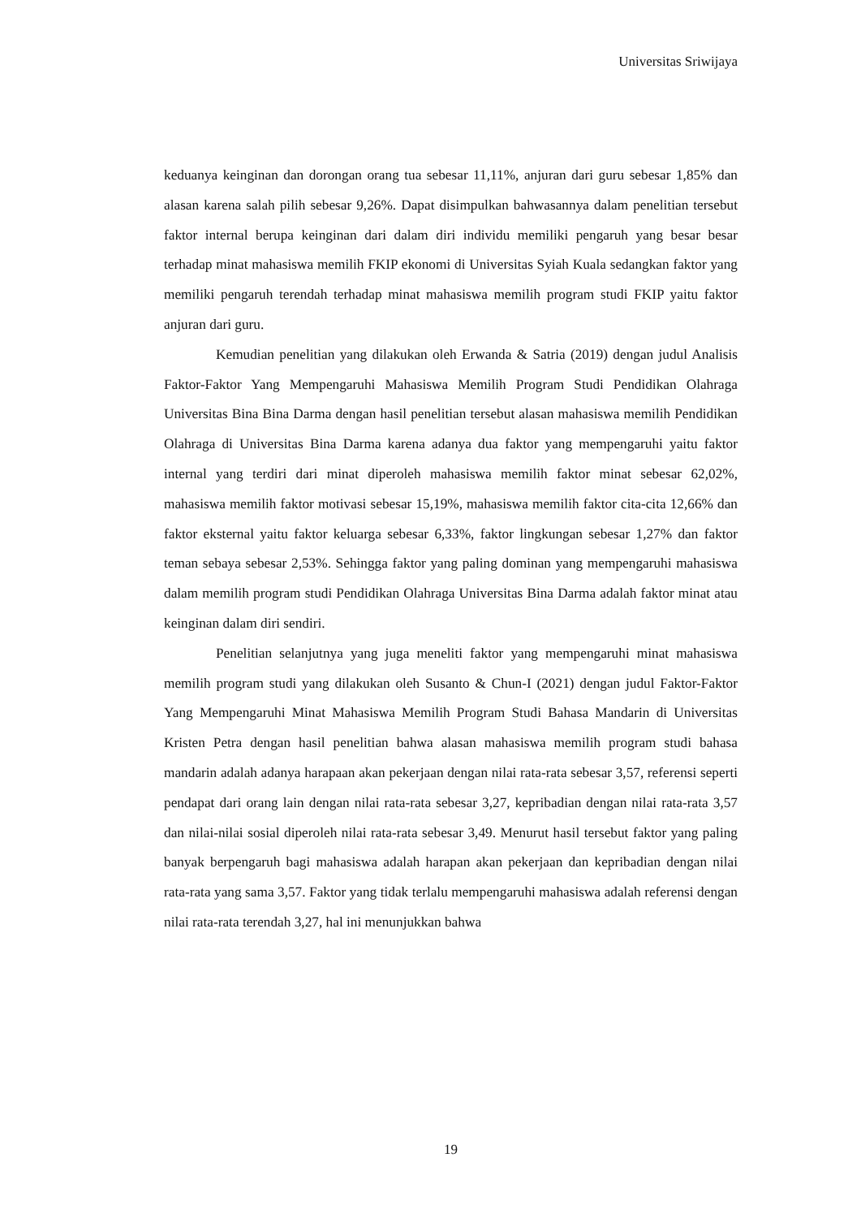Universitas Sriwijaya
keduanya keinginan dan dorongan orang tua sebesar 11,11%, anjuran dari guru sebesar 1,85% dan alasan karena salah pilih sebesar 9,26%. Dapat disimpulkan bahwasannya dalam penelitian tersebut faktor internal berupa keinginan dari dalam diri individu memiliki pengaruh yang besar besar terhadap minat mahasiswa memilih FKIP ekonomi di Universitas Syiah Kuala sedangkan faktor yang memiliki pengaruh terendah terhadap minat mahasiswa memilih program studi FKIP yaitu faktor anjuran dari guru.
Kemudian penelitian yang dilakukan oleh Erwanda & Satria (2019) dengan judul Analisis Faktor-Faktor Yang Mempengaruhi Mahasiswa Memilih Program Studi Pendidikan Olahraga Universitas Bina Bina Darma dengan hasil penelitian tersebut alasan mahasiswa memilih Pendidikan Olahraga di Universitas Bina Darma karena adanya dua faktor yang mempengaruhi yaitu faktor internal yang terdiri dari minat diperoleh mahasiswa memilih faktor minat sebesar 62,02%, mahasiswa memilih faktor motivasi sebesar 15,19%, mahasiswa memilih faktor cita-cita 12,66% dan faktor eksternal yaitu faktor keluarga sebesar 6,33%, faktor lingkungan sebesar 1,27% dan faktor teman sebaya sebesar 2,53%. Sehingga faktor yang paling dominan yang mempengaruhi mahasiswa dalam memilih program studi Pendidikan Olahraga Universitas Bina Darma adalah faktor minat atau keinginan dalam diri sendiri.
Penelitian selanjutnya yang juga meneliti faktor yang mempengaruhi minat mahasiswa memilih program studi yang dilakukan oleh Susanto & Chun-I (2021) dengan judul Faktor-Faktor Yang Mempengaruhi Minat Mahasiswa Memilih Program Studi Bahasa Mandarin di Universitas Kristen Petra dengan hasil penelitian bahwa alasan mahasiswa memilih program studi bahasa mandarin adalah adanya harapaan akan pekerjaan dengan nilai rata-rata sebesar 3,57, referensi seperti pendapat dari orang lain dengan nilai rata-rata sebesar 3,27, kepribadian dengan nilai rata-rata 3,57 dan nilai-nilai sosial diperoleh nilai rata-rata sebesar 3,49. Menurut hasil tersebut faktor yang paling banyak berpengaruh bagi mahasiswa adalah harapan akan pekerjaan dan kepribadian dengan nilai rata-rata yang sama 3,57. Faktor yang tidak terlalu mempengaruhi mahasiswa adalah referensi dengan nilai rata-rata terendah 3,27, hal ini menunjukkan bahwa
19